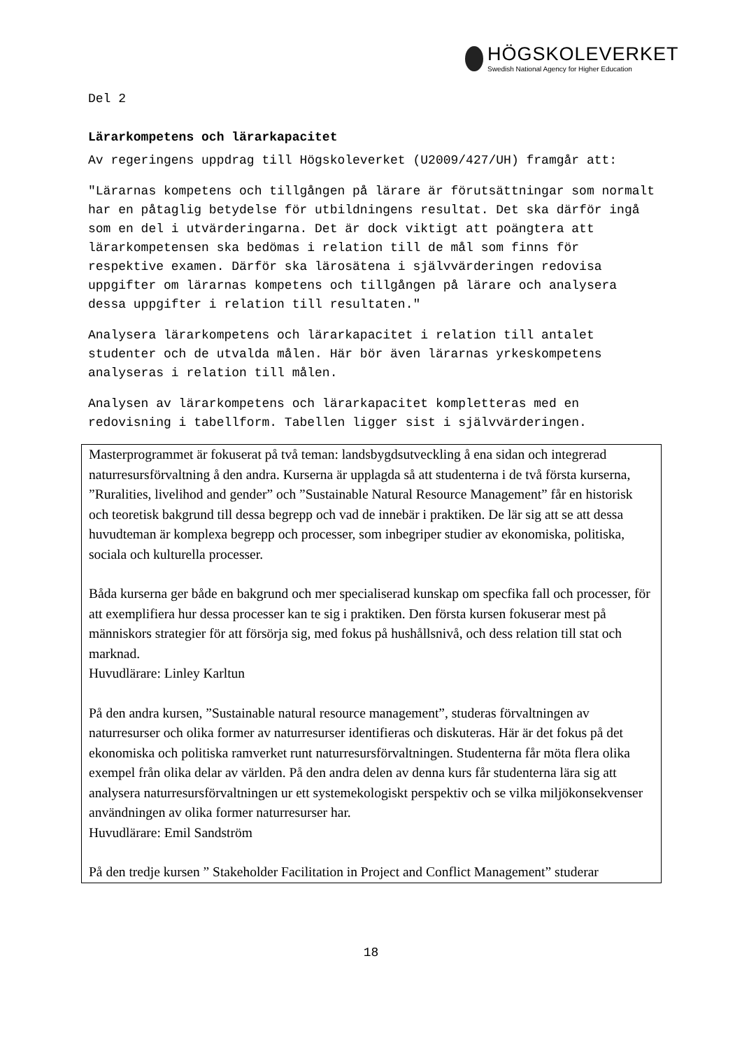HÖGSKOLEVERKET
Swedish National Agency for Higher Education
Del 2
Lärarkompetens och lärarkapacitet
Av regeringens uppdrag till Högskoleverket (U2009/427/UH) framgår att:
"Lärarnas kompetens och tillgången på lärare är förutsättningar som normalt har en påtaglig betydelse för utbildningens resultat. Det ska därför ingå som en del i utvärderingarna. Det är dock viktigt att poängtera att lärarkompetensen ska bedömas i relation till de mål som finns för respektive examen. Därför ska lärosätena i självvärderingen redovisa uppgifter om lärarnas kompetens och tillgången på lärare och analysera dessa uppgifter i relation till resultaten."
Analysera lärarkompetens och lärarkapacitet i relation till antalet studenter och de utvalda målen. Här bör även lärarnas yrkeskompetens analyseras i relation till målen.
Analysen av lärarkompetens och lärarkapacitet kompletteras med en redovisning i tabellform. Tabellen ligger sist i självvärderingen.
Masterprogrammet är fokuserat på två teman: landsbygdsutveckling å ena sidan och integrerad naturresursförvaltning å den andra. Kurserna är upplagda så att studenterna i de två första kurserna, ”Ruralities, livelihod and gender” och ”Sustainable Natural Resource Management” får en historisk och teoretisk bakgrund till dessa begrepp och vad de innebär i praktiken. De lär sig att se att dessa huvudteman är komplexa begrepp och processer, som inbegriper studier av ekonomiska, politiska, sociala och kulturella processer.
Båda kurserna ger både en bakgrund och mer specialiserad kunskap om specfika fall och processer, för att exemplifiera hur dessa processer kan te sig i praktiken. Den första kursen fokuserar mest på människors strategier för att försörja sig, med fokus på hushållsnivå, och dess relation till stat och marknad.
Huvudlärare: Linley Karltun
På den andra kursen, ”Sustainable natural resource management”, studeras förvaltningen av naturresurser och olika former av naturresurser identifieras och diskuteras. Här är det fokus på det ekonomiska och politiska ramverket runt naturresursförvaltningen. Studenterna får möta flera olika exempel från olika delar av världen. På den andra delen av denna kurs får studenterna lära sig att analysera naturresursförvaltningen ur ett systemekologiskt perspektiv och se vilka miljökonsekvenser användningen av olika former naturresurser har.
Huvudlärare: Emil Sandström
På den tredje kursen ” Stakeholder Facilitation in Project and Conflict Management” studerar
18